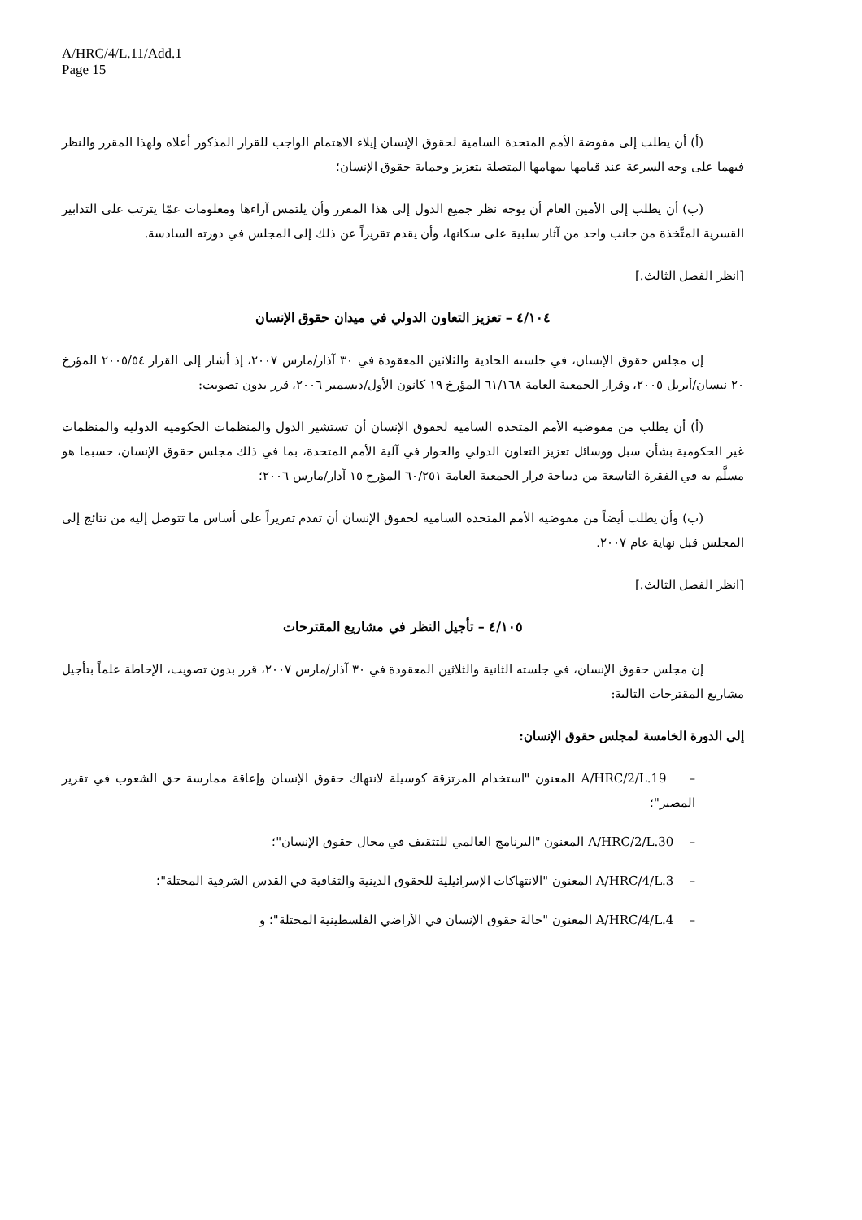A/HRC/4/L.11/Add.1
Page 15
(أ) أن يطلب إلى مفوضة الأمم المتحدة السامية لحقوق الإنسان إيلاء الاهتمام الواجب للقرار المذكور أعلاه ولهذا المقرر والنظر فيهما على وجه السرعة عند قيامها بمهامها المتصلة بتعزيز وحماية حقوق الإنسان؛
(ب) أن يطلب إلى الأمين العام أن يوجه نظر جميع الدول إلى هذا المقرر وأن يلتمس آراءها ومعلومات عمّا يترتب على التدابير القسرية المتَّخذة من جانب واحد من آثار سلبية على سكانها، وأن يقدم تقريراً عن ذلك إلى المجلس في دورته السادسة.
[انظر الفصل الثالث.]
٤/١٠٤ – تعزيز التعاون الدولي في ميدان حقوق الإنسان
إن مجلس حقوق الإنسان، في جلسته الحادية والثلاثين المعقودة في ٣٠ آذار/مارس ٢٠٠٧، إذ أشار إلى القرار ٢٠٠٥/٥٤ المؤرخ ٢٠ نيسان/أبريل ٢٠٠٥، وقرار الجمعية العامة ٦١/١٦٨ المؤرخ ١٩ كانون الأول/ديسمبر ٢٠٠٦، قرر بدون تصويت:
(أ) أن يطلب من مفوضية الأمم المتحدة السامية لحقوق الإنسان أن تستشير الدول والمنظمات الحكومية الدولية والمنظمات غير الحكومية بشأن سبل ووسائل تعزيز التعاون الدولي والحوار في آلية الأمم المتحدة، بما في ذلك مجلس حقوق الإنسان، حسبما هو مسلَّم به في الفقرة التاسعة من ديباجة قرار الجمعية العامة ٦٠/٢٥١ المؤرخ ١٥ آذار/مارس ٢٠٠٦؛
(ب) وأن يطلب أيضاً من مفوضية الأمم المتحدة السامية لحقوق الإنسان أن تقدم تقريراً على أساس ما تتوصل إليه من نتائج إلى المجلس قبل نهاية عام ٢٠٠٧.
[انظر الفصل الثالث.]
٤/١٠٥ – تأجيل النظر في مشاريع المقترحات
إن مجلس حقوق الإنسان، في جلسته الثانية والثلاثين المعقودة في ٣٠ آذار/مارس ٢٠٠٧، قرر بدون تصويت، الإحاطة علماً بتأجيل مشاريع المقترحات التالية:
إلى الدورة الخامسة لمجلس حقوق الإنسان:
– A/HRC/2/L.19 المعنون "استخدام المرتزقة كوسيلة لانتهاك حقوق الإنسان وإعاقة ممارسة حق الشعوب في تقرير المصير"؛
– A/HRC/2/L.30 المعنون "البرنامج العالمي للتثقيف في مجال حقوق الإنسان"؛
– A/HRC/4/L.3 المعنون "الانتهاكات الإسرائيلية للحقوق الدينية والثقافية في القدس الشرقية المحتلة"؛
– A/HRC/4/L.4 المعنون "حالة حقوق الإنسان في الأراضي الفلسطينية المحتلة"؛ و